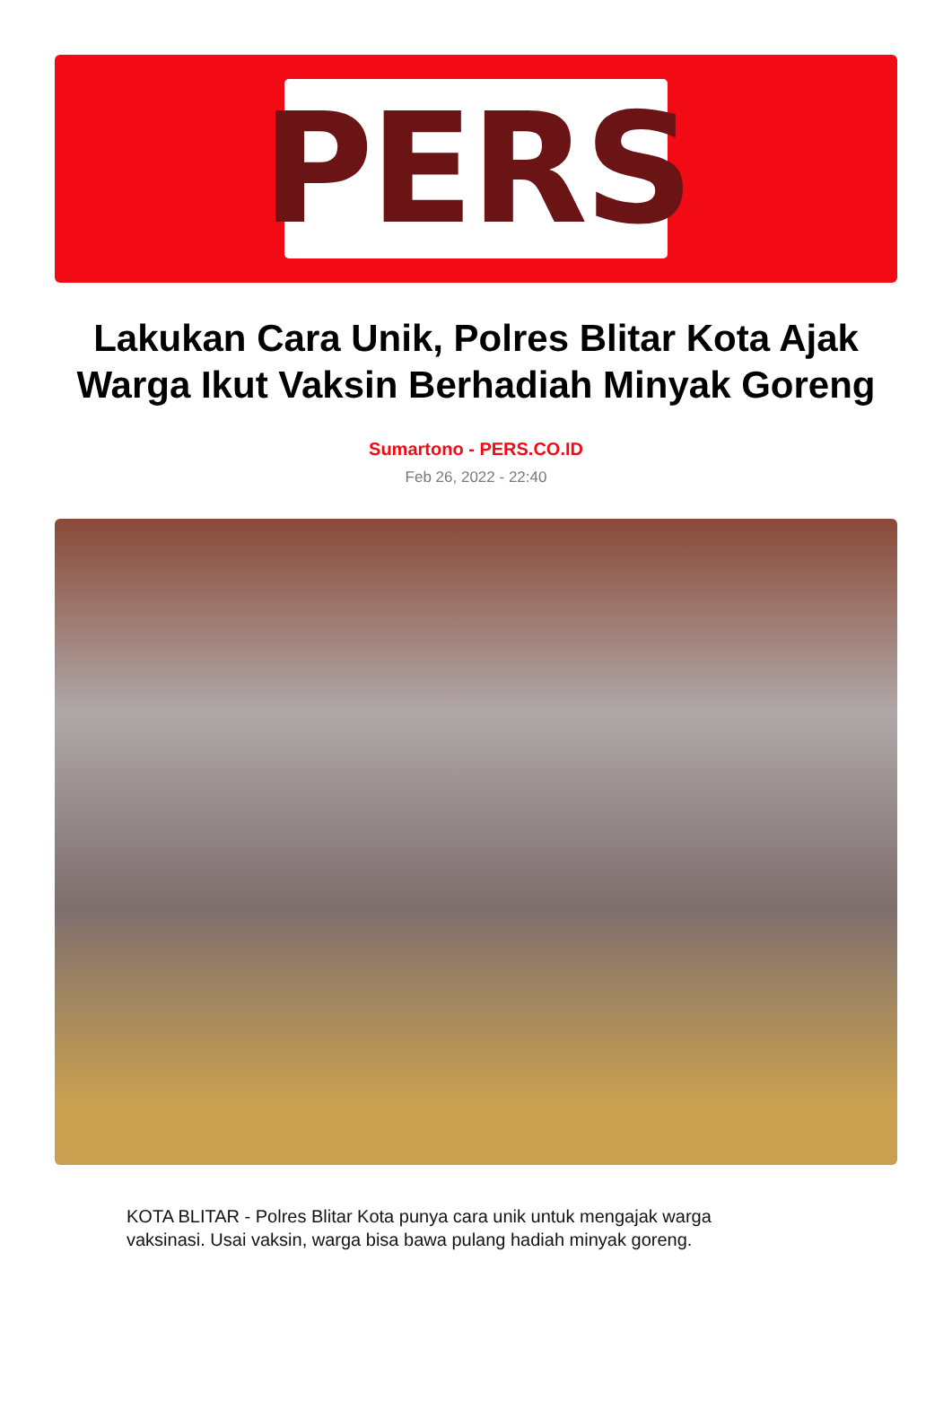PERS
Lakukan Cara Unik, Polres Blitar Kota Ajak Warga Ikut Vaksin Berhadiah Minyak Goreng
Sumartono - PERS.CO.ID
Feb 26, 2022 - 22:40
KOTA BLITAR - Polres Blitar Kota punya cara unik untuk mengajak warga vaksinasi. Usai vaksin, warga bisa bawa pulang hadiah minyak goreng.